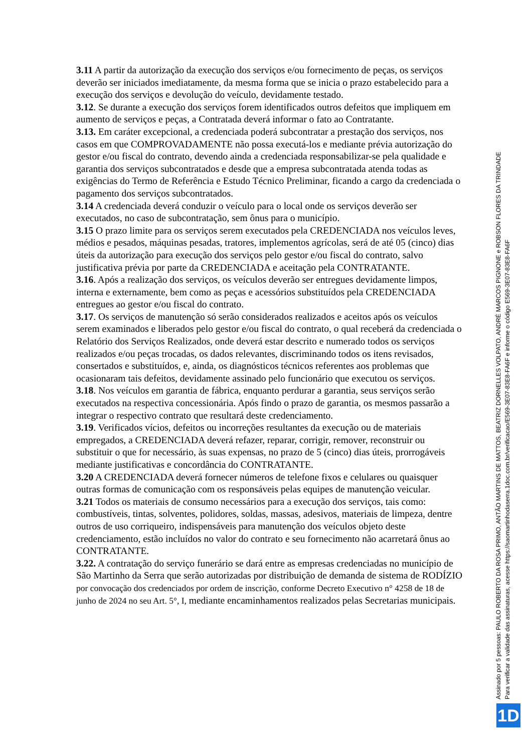3.11 A partir da autorização da execução dos serviços e/ou fornecimento de peças, os serviços deverão ser iniciados imediatamente, da mesma forma que se inicia o prazo estabelecido para a execução dos serviços e devolução do veículo, devidamente testado.
3.12. Se durante a execução dos serviços forem identificados outros defeitos que impliquem em aumento de serviços e peças, a Contratada deverá informar o fato ao Contratante.
3.13. Em caráter excepcional, a credenciada poderá subcontratar a prestação dos serviços, nos casos em que COMPROVADAMENTE não possa executá-los e mediante prévia autorização do gestor e/ou fiscal do contrato, devendo ainda a credenciada responsabilizar-se pela qualidade e garantia dos serviços subcontratados e desde que a empresa subcontratada atenda todas as exigências do Termo de Referência e Estudo Técnico Preliminar, ficando a cargo da credenciada o pagamento dos serviços subcontratados.
3.14 A credenciada deverá conduzir o veículo para o local onde os serviços deverão ser executados, no caso de subcontratação, sem ônus para o município.
3.15 O prazo limite para os serviços serem executados pela CREDENCIADA nos veículos leves, médios e pesados, máquinas pesadas, tratores, implementos agrícolas, será de até 05 (cinco) dias úteis da autorização para execução dos serviços pelo gestor e/ou fiscal do contrato, salvo justificativa prévia por parte da CREDENCIADA e aceitação pela CONTRATANTE.
3.16. Após a realização dos serviços, os veículos deverão ser entregues devidamente limpos, interna e externamente, bem como as peças e acessórios substituídos pela CREDENCIADA entregues ao gestor e/ou fiscal do contrato.
3.17. Os serviços de manutenção só serão considerados realizados e aceitos após os veículos serem examinados e liberados pelo gestor e/ou fiscal do contrato, o qual receberá da credenciada o Relatório dos Serviços Realizados, onde deverá estar descrito e numerado todos os serviços realizados e/ou peças trocadas, os dados relevantes, discriminando todos os itens revisados, consertados e substituídos, e, ainda, os diagnósticos técnicos referentes aos problemas que ocasionaram tais defeitos, devidamente assinado pelo funcionário que executou os serviços.
3.18. Nos veículos em garantia de fábrica, enquanto perdurar a garantia, seus serviços serão executados na respectiva concessionária. Após findo o prazo de garantia, os mesmos passarão a integrar o respectivo contrato que resultará deste credenciamento.
3.19. Verificados vícios, defeitos ou incorreções resultantes da execução ou de materiais empregados, a CREDENCIADA deverá refazer, reparar, corrigir, remover, reconstruir ou substituir o que for necessário, às suas expensas, no prazo de 5 (cinco) dias úteis, prorrogáveis mediante justificativas e concordância do CONTRATANTE.
3.20 A CREDENCIADA deverá fornecer números de telefone fixos e celulares ou quaisquer outras formas de comunicação com os responsáveis pelas equipes de manutenção veicular.
3.21 Todos os materiais de consumo necessários para a execução dos serviços, tais como: combustíveis, tintas, solventes, polidores, soldas, massas, adesivos, materiais de limpeza, dentre outros de uso corriqueiro, indispensáveis para manutenção dos veículos objeto deste credenciamento, estão incluídos no valor do contrato e seu fornecimento não acarretará ônus ao CONTRATANTE.
3.22. A contratação do serviço funerário se dará entre as empresas credenciadas no município de São Martinho da Serra que serão autorizadas por distribuição de demanda de sistema de RODÍZIO por convocação dos credenciados por ordem de inscrição, conforme Decreto Executivo n° 4258 de 18 de junho de 2024 no seu Art. 5°, I, mediante encaminhamentos realizados pelas Secretarias municipais.
Assinado por 5 pessoas: PAULO ROBERTO DA ROSA PRIMO, ANTÃO MARTINS DE MATTOS, BEATRIZ DORNELLES VOLPATO, ANDRÉ MARCOS PIGNONE e ROBSON FLORES DA TRINDADE
Para verificar a validade das assinaturas, acesse https://saomartinhodaserra.1doc.com.br/verificacao/E569-3E07-83E8-FA6F e informe o código E569-3E07-83E8-FA6F
1D